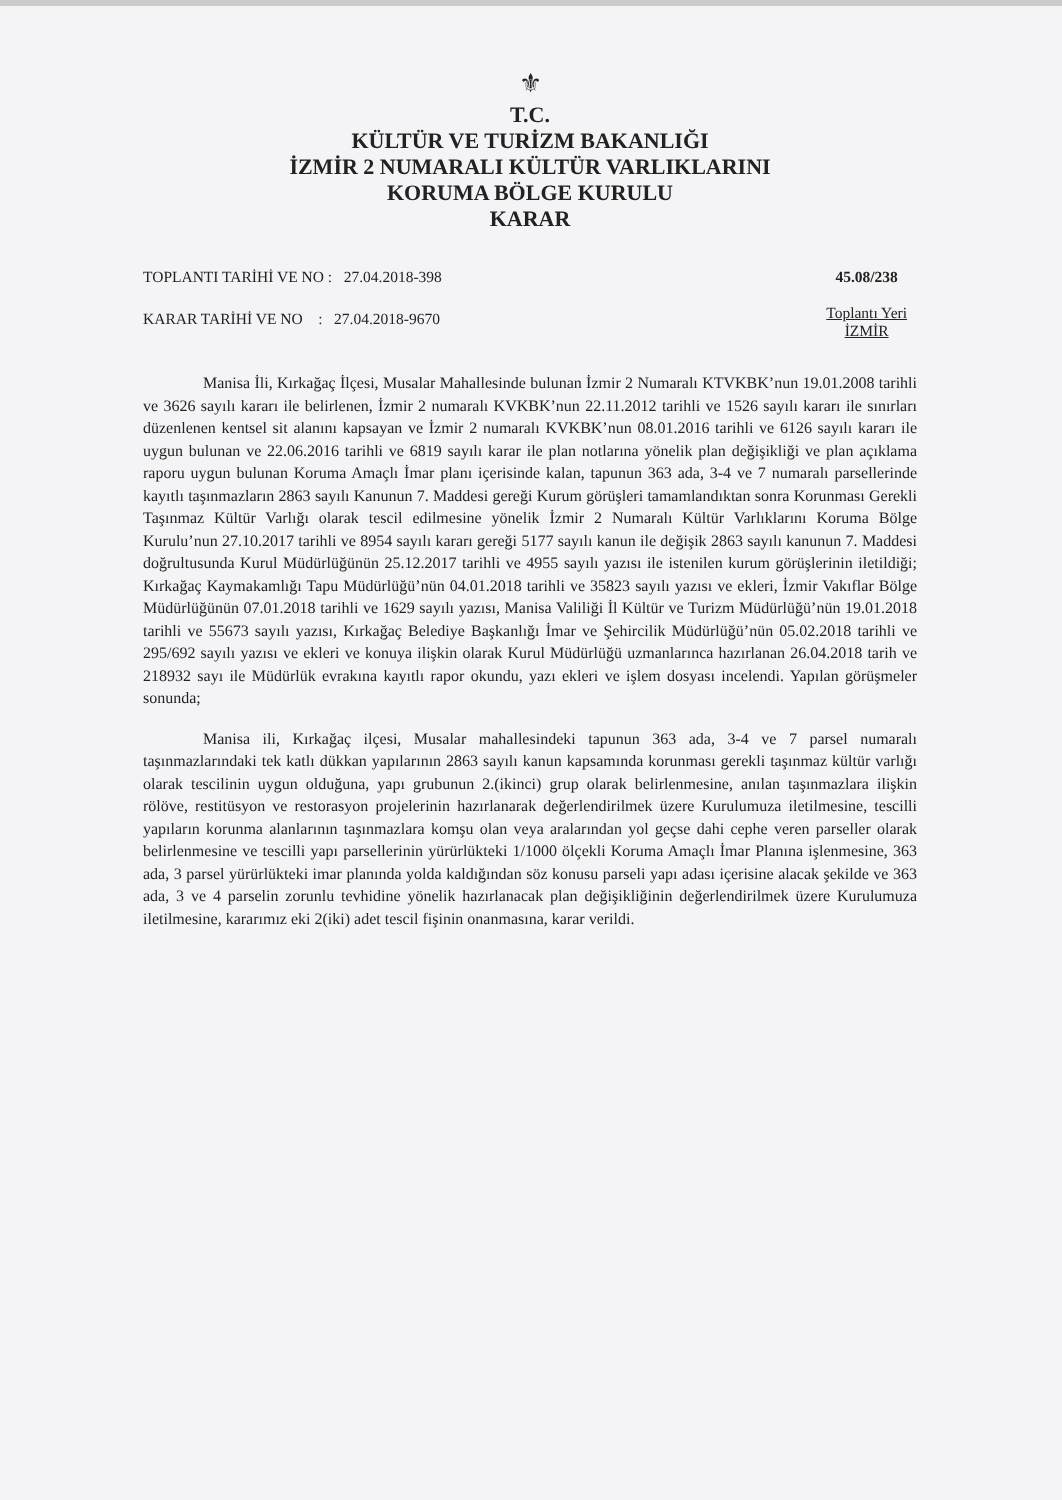⚜
T.C.
KÜLTÜR VE TURİZM BAKANLIĞI
İZMİR 2 NUMARALI KÜLTÜR VARLIKLARINI
KORUMA BÖLGE KURULU
KARAR
TOPLANTI TARİHİ VE NO : 27.04.2018-398
KARAR TARİHİ VE NO : 27.04.2018-9670
45.08/238
Toplantı Yeri
İZMİR
Manisa İli, Kırkağaç İlçesi, Musalar Mahallesinde bulunan İzmir 2 Numaralı KTVKBK’nun 19.01.2008 tarihli ve 3626 sayılı kararı ile belirlenen, İzmir 2 numaralı KVKBK’nun 22.11.2012 tarihli ve 1526 sayılı kararı ile sınırları düzenlenen kentsel sit alanını kapsayan ve İzmir 2 numaralı KVKBK’nun 08.01.2016 tarihli ve 6126 sayılı kararı ile uygun bulunan ve 22.06.2016 tarihli ve 6819 sayılı karar ile plan notlarına yönelik plan değişikliği ve plan açıklama raporu uygun bulunan Koruma Amaçlı İmar planı içerisinde kalan, tapunun 363 ada, 3-4 ve 7 numaralı parsellerinde kayıtlı taşınmazların 2863 sayılı Kanunun 7. Maddesi gereği Kurum görüşleri tamamlandıktan sonra Korunması Gerekli Taşınmaz Kültür Varlığı olarak tescil edilmesine yönelik İzmir 2 Numaralı Kültür Varlıklarını Koruma Bölge Kurulu’nun 27.10.2017 tarihli ve 8954 sayılı kararı gereği 5177 sayılı kanun ile değişik 2863 sayılı kanunun 7. Maddesi doğrultusunda Kurul Müdürlüğünün 25.12.2017 tarihli ve 4955 sayılı yazısı ile istenilen kurum görüşlerinin iletildiği; Kırkağaç Kaymakamlığı Tapu Müdürlüğü’nün 04.01.2018 tarihli ve 35823 sayılı yazısı ve ekleri, İzmir Vakıflar Bölge Müdürlüğünün 07.01.2018 tarihli ve 1629 sayılı yazısı, Manisa Valiliği İl Kültür ve Turizm Müdürlüğü’nün 19.01.2018 tarihli ve 55673 sayılı yazısı, Kırkağaç Belediye Başkanlığı İmar ve Şehircilik Müdürlüğü’nün 05.02.2018 tarihli ve 295/692 sayılı yazısı ve ekleri ve konuya ilişkin olarak Kurul Müdürlüğü uzmanlarınca hazırlanan 26.04.2018 tarih ve 218932 sayı ile Müdürlük evrakına kayıtlı rapor okundu, yazı ekleri ve işlem dosyası incelendi. Yapılan görüşmeler sonunda;
Manisa ili, Kırkağaç ilçesi, Musalar mahallesindeki tapunun 363 ada, 3-4 ve 7 parsel numaralı taşınmazlarındaki tek katlı dükkan yapılarının 2863 sayılı kanun kapsamında korunması gerekli taşınmaz kültür varlığı olarak tescilinin uygun olduğuna, yapı grubunun 2.(ikinci) grup olarak belirlenmesine, anılan taşınmazlara ilişkin rölöve, restitüsyon ve restorasyon projelerinin hazırlanarak değerlendirilmek üzere Kurulumuza iletilmesine, tescilli yapıların korunma alanlarının taşınmazlara komşu olan veya aralarından yol geçse dahi cephe veren parseller olarak belirlenmesine ve tescilli yapı parsellerinin yürürlükteki 1/1000 ölçekli Koruma Amaçlı İmar Planına işlenmesine, 363 ada, 3 parsel yürürlükteki imar planında yolda kaldığından söz konusu parseli yapı adası içerisine alacak şekilde ve 363 ada, 3 ve 4 parselin zorunlu tevhidine yönelik hazırlanacak plan değişikliğinin değerlendirilmek üzere Kurulumuza iletilmesine, kararımız eki 2(iki) adet tescil fişinin onanmasına, karar verildi.